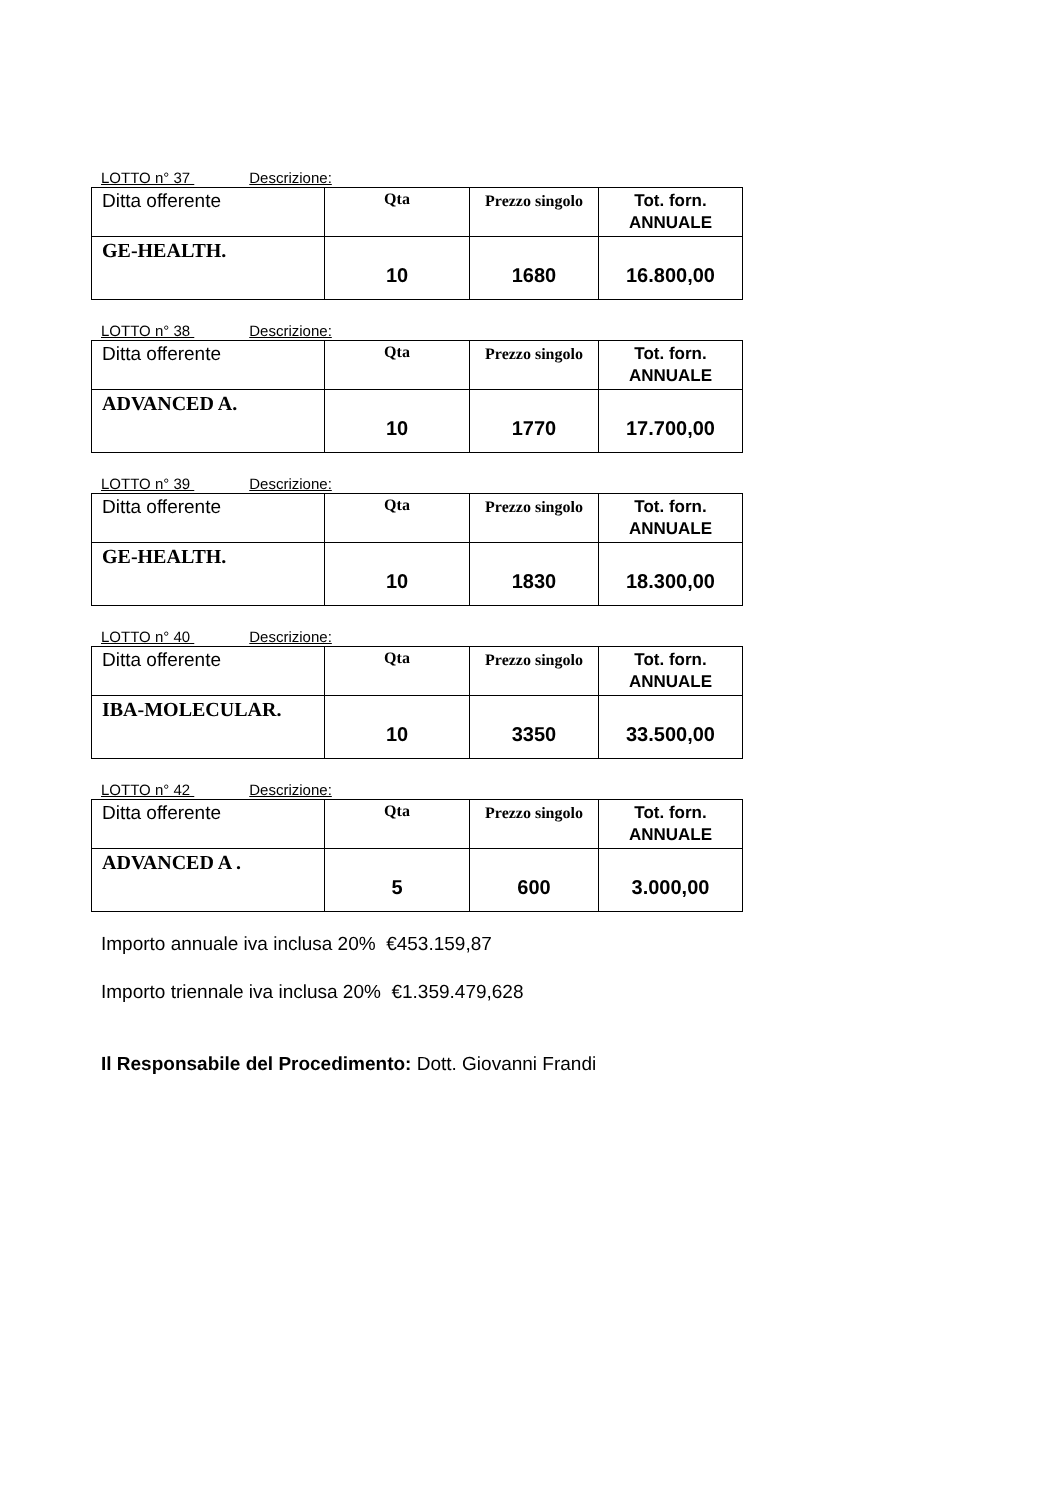LOTTO n° 37 Descrizione:
| Ditta offerente | Qta | Prezzo singolo | Tot. forn. ANNUALE |
| GE-HEALTH. | 10 | 1680 | 16.800,00 |
LOTTO n° 38 Descrizione:
| Ditta offerente | Qta | Prezzo singolo | Tot. forn. ANNUALE |
| ADVANCED A. | 10 | 1770 | 17.700,00 |
LOTTO n° 39 Descrizione:
| Ditta offerente | Qta | Prezzo singolo | Tot. forn. ANNUALE |
| GE-HEALTH. | 10 | 1830 | 18.300,00 |
LOTTO n° 40 Descrizione:
| Ditta offerente | Qta | Prezzo singolo | Tot. forn. ANNUALE |
| IBA-MOLECULAR. | 10 | 3350 | 33.500,00 |
LOTTO n° 42 Descrizione:
| Ditta offerente | Qta | Prezzo singolo | Tot. forn. ANNUALE |
| ADVANCED A . | 5 | 600 | 3.000,00 |
Importo annuale iva inclusa 20% €453.159,87
Importo triennale iva inclusa 20% €1.359.479,628
Il Responsabile del Procedimento: Dott. Giovanni Frandi